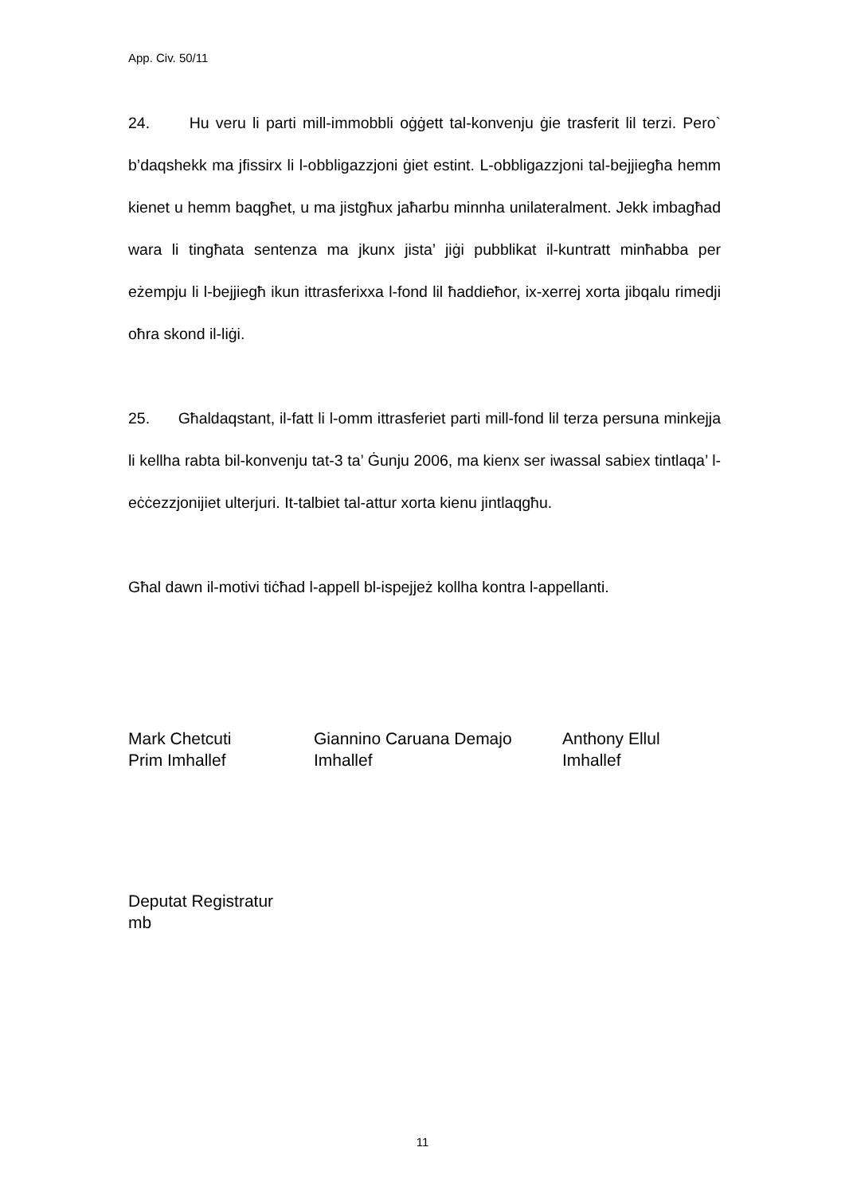App. Civ. 50/11
24. Hu veru li parti mill-immobbli oġġett tal-konvenju ġie trasferit lil terzi. Pero` b’daqshekk ma jfissirx li l-obbligazzjoni ġiet estint. L-obbligazzjoni tal-bejjiegħa hemm kienet u hemm baqgħet, u ma jistgħux jaħarbu minnha unilateralment. Jekk imbagħad wara li tingħata sentenza ma jkunx jista’ jiġi pubblikat il-kuntratt minħabba per eżempju li l-bejjiegħ ikun ittrasferixxa l-fond lil ħaddieħor, ix-xerrej xorta jibqalu rimedji oħra skond il-liġi.
25. Għaldaqstant, il-fatt li l-omm ittrasferiet parti mill-fond lil terza persuna minkejja li kellha rabta bil-konvenju tat-3 ta’ Ġunju 2006, ma kienx ser iwassal sabiex tintlaqa’ l-eċċezzjonijiet ulterjuri. It-talbiet tal-attur xorta kienu jintlaqgħu.
Għal dawn il-motivi tiċħad l-appell bl-ispejjeż kollha kontra l-appellanti.
Mark Chetcuti
Prim Imhallef
Giannino Caruana Demajo
Imhallef
Anthony Ellul
Imhallef
Deputat Registratur
mb
11